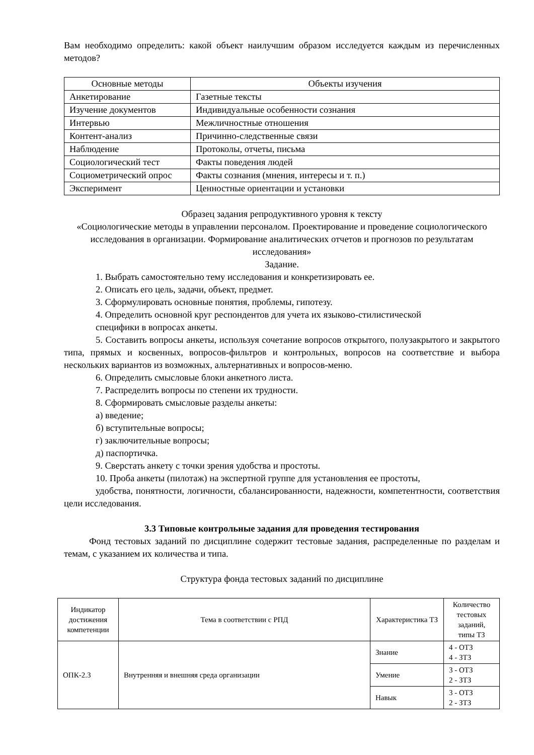Вам необходимо определить: какой объект наилучшим образом исследуется каждым из перечисленных методов?
| Основные методы | Объекты изучения |
| --- | --- |
| Анкетирование | Газетные тексты |
| Изучение документов | Индивидуальные особенности сознания |
| Интервью | Межличностные отношения |
| Контент-анализ | Причинно-следственные связи |
| Наблюдение | Протоколы, отчеты, письма |
| Социологический тест | Факты поведения людей |
| Социометрический опрос | Факты сознания (мнения, интересы и т. п.) |
| Эксперимент | Ценностные ориентации и установки |
Образец задания репродуктивного уровня к тексту
«Социологические методы в управлении персоналом. Проектирование и проведение социологического исследования в организации. Формирование аналитических отчетов и прогнозов по результатам исследования»
Задание.
1. Выбрать самостоятельно тему исследования и конкретизировать ее.
2. Описать его цель, задачи, объект, предмет.
3. Сформулировать основные понятия, проблемы, гипотезу.
4. Определить основной круг респондентов для учета их языково-стилистической
специфики в вопросах анкеты.
5. Составить вопросы анкеты, используя сочетание вопросов открытого, полузакрытого и закрытого типа, прямых и косвенных, вопросов-фильтров и контрольных, вопросов на соответствие и выбора нескольких вариантов из возможных, альтернативных и вопросов-меню.
6. Определить смысловые блоки анкетного листа.
7. Распределить вопросы по степени их трудности.
8. Сформировать смысловые разделы анкеты:
а) введение;
б) вступительные вопросы;
г) заключительные вопросы;
д) паспортичка.
9. Сверстать анкету с точки зрения удобства и простоты.
10. Проба анкеты (пилотаж) на экспертной группе для установления ее простоты,
удобства, понятности, логичности, сбалансированности, надежности, компетентности, соответствия цели исследования.
3.3 Типовые контрольные задания для проведения тестирования
Фонд тестовых заданий по дисциплине содержит тестовые задания, распределенные по разделам и темам, с указанием их количества и типа.
Структура фонда тестовых заданий по дисциплине
| Индикатор достижения компетенции | Тема в соответствии с РПД | Характеристика ТЗ | Количество тестовых заданий, типы ТЗ |
| --- | --- | --- | --- |
| ОПК-2.3 | Внутренняя и внешняя среда организации | Знание | 4 - ОТЗ 4 - ЗТЗ |
| | | Умение | 3 - ОТЗ 2 - ЗТЗ |
| | | Навык | 3 - ОТЗ 2 - ЗТЗ |